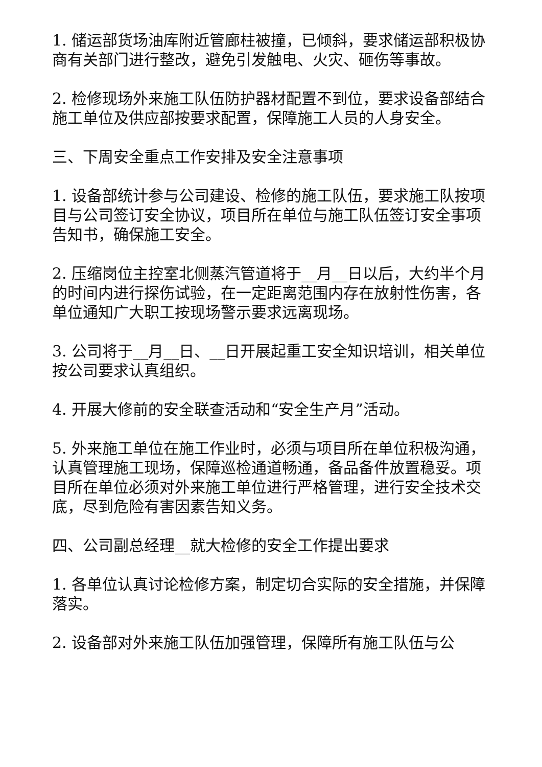1. 储运部货场油库附近管廊柱被撞，已倾斜，要求储运部积极协商有关部门进行整改，避免引发触电、火灾、砸伤等事故。
2. 检修现场外来施工队伍防护器材配置不到位，要求设备部结合施工单位及供应部按要求配置，保障施工人员的人身安全。
三、下周安全重点工作安排及安全注意事项
1. 设备部统计参与公司建设、检修的施工队伍，要求施工队按项目与公司签订安全协议，项目所在单位与施工队伍签订安全事项告知书，确保施工安全。
2. 压缩岗位主控室北侧蒸汽管道将于__月__日以后，大约半个月的时间内进行探伤试验，在一定距离范围内存在放射性伤害，各单位通知广大职工按现场警示要求远离现场。
3. 公司将于__月__日、__日开展起重工安全知识培训，相关单位按公司要求认真组织。
4. 开展大修前的安全联查活动和“安全生产月”活动。
5. 外来施工单位在施工作业时，必须与项目所在单位积极沟通，认真管理施工现场，保障巡检通道畅通，备品备件放置稳妥。项目所在单位必须对外来施工单位进行严格管理，进行安全技术交底，尽到危险有害因素告知义务。
四、公司副总经理__就大检修的安全工作提出要求
1. 各单位认真讨论检修方案，制定切合实际的安全措施，并保障落实。
2. 设备部对外来施工队伍加强管理，保障所有施工队伍与公